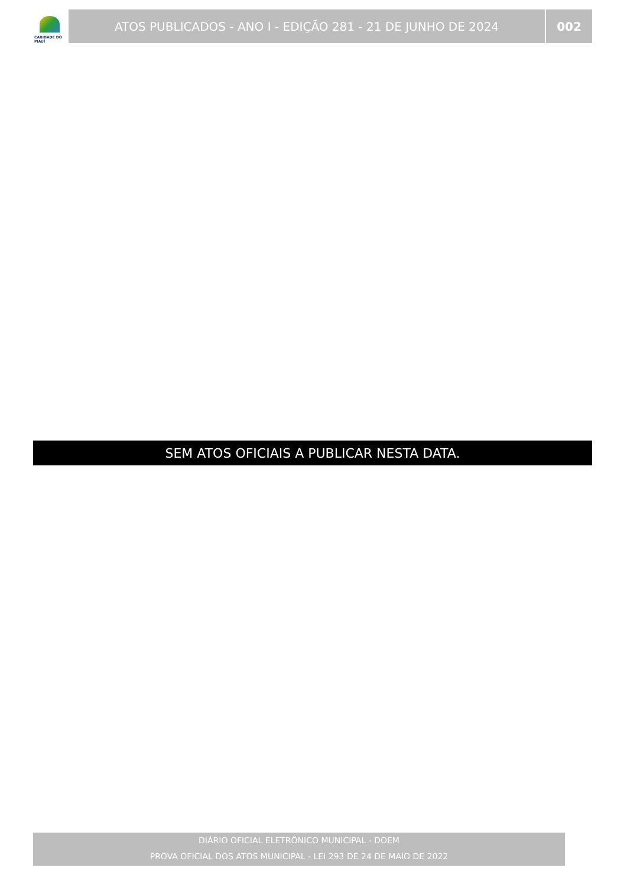CARIDADE DO PIAUÍ
ATOS PUBLICADOS - ANO I - EDIÇÃO 281 - 21 DE JUNHO DE 2024
002
SEM ATOS OFICIAIS A PUBLICAR NESTA DATA.
DIÁRIO OFICIAL ELETRÔNICO MUNICIPAL - DOEM
PROVA OFICIAL DOS ATOS MUNICIPAL - LEI 293 DE 24 DE MAIO DE 2022